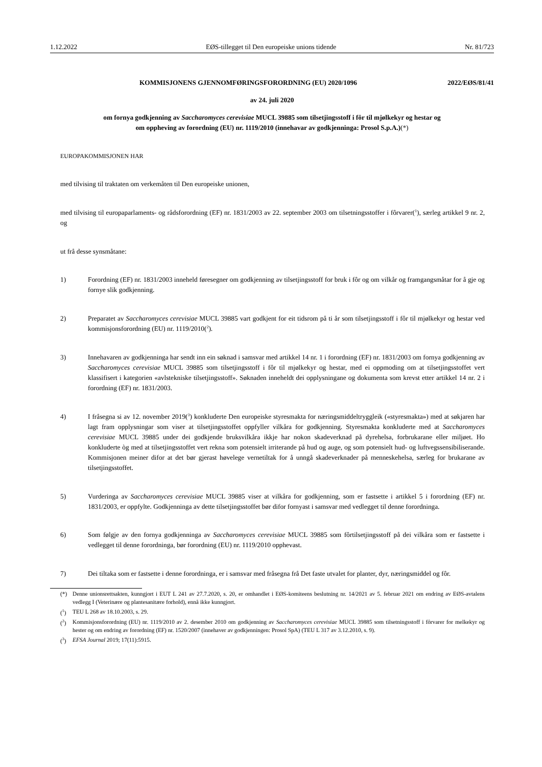1.12.2022 EØS-tillegget til Den europeiske unions tidende Nr. 81/723
KOMMISJONENS GJENNOMFØRINGSFORORDNING (EU) 2020/1096 2022/EØS/81/41
av 24. juli 2020
om fornya godkjenning av Saccharomyces cerevisiae MUCL 39885 som tilsetjingsstoff i fôr til mjølkekyr og hestar og om oppheving av forordning (EU) nr. 1119/2010 (innehavar av godkjenninga: Prosol S.p.A.)(*)
EUROPAKOMMISJONEN HAR
med tilvising til traktaten om verkemåten til Den europeiske unionen,
med tilvising til europaparlaments- og rådsforordning (EF) nr. 1831/2003 av 22. september 2003 om tilsetningsstoffer i fôrvarer(<sup>1</sup>), særleg artikkel 9 nr. 2, og
ut frå desse synsmåtane:
1) Forordning (EF) nr. 1831/2003 inneheld føresegner om godkjenning av tilsetjingsstoff for bruk i fôr og om vilkår og framgangsmåtar for å gje og fornye slik godkjenning.
2) Preparatet av Saccharomyces cerevisiae MUCL 39885 vart godkjent for eit tidsrom på ti år som tilsetjingsstoff i fôr til mjølkekyr og hestar ved kommisjonsforordning (EU) nr. 1119/2010(<sup>2</sup>).
3) Innehavaren av godkjenninga har sendt inn ein søknad i samsvar med artikkel 14 nr. 1 i forordning (EF) nr. 1831/2003 om fornya godkjenning av Saccharomyces cerevisiae MUCL 39885 som tilsetjingsstoff i fôr til mjølkekyr og hestar, med ei oppmoding om at tilsetjingsstoffet vert klassifisert i kategorien «avlstekniske tilsetjingsstoff». Søknaden inneheldt dei opplysningane og dokumenta som krevst etter artikkel 14 nr. 2 i forordning (EF) nr. 1831/2003.
4) I fråsegna si av 12. november 2019(<sup>3</sup>) konkluderte Den europeiske styresmakta for næringsmiddeltryggleik («styresmakta») med at søkjaren har lagt fram opplysningar som viser at tilsetjingsstoffet oppfyller vilkåra for godkjenning. Styresmakta konkluderte med at Saccharomyces cerevisiae MUCL 39885 under dei godkjende bruksvilkåra ikkje har nokon skadeverknad på dyrehelsa, forbrukarane eller miljøet. Ho konkluderte òg med at tilsetjingsstoffet vert rekna som potensielt irriterande på hud og auge, og som potensielt hud- og luftvegssensibiliserande. Kommisjonen meiner difor at det bør gjerast høvelege vernetiltak for å unngå skadeverknader på menneskehelsa, særleg for brukarane av tilsetjingsstoffet.
5) Vurderinga av Saccharomyces cerevisiae MUCL 39885 viser at vilkåra for godkjenning, som er fastsette i artikkel 5 i forordning (EF) nr. 1831/2003, er oppfylte. Godkjenninga av dette tilsetjingsstoffet bør difor fornyast i samsvar med vedlegget til denne forordninga.
6) Som følgje av den fornya godkjenninga av Saccharomyces cerevisiae MUCL 39885 som fôrtilsetjingsstoff på dei vilkåra som er fastsette i vedlegget til denne forordninga, bør forordning (EU) nr. 1119/2010 opphevast.
7) Dei tiltaka som er fastsette i denne forordninga, er i samsvar med fråsegna frå Det faste utvalet for planter, dyr, næringsmiddel og fôr.
(*) Denne unionsrettsakten, kunngjort i EUT L 241 av 27.7.2020, s. 20, er omhandlet i EØS-komiteens beslutning nr. 14/2021 av 5. februar 2021 om endring av EØS-avtalens vedlegg I (Veterinære og plantesanitære forhold), ennå ikke kunngjort.
(<sup>1</sup>) TEU L 268 av 18.10.2003, s. 29.
(<sup>2</sup>) Kommisjonsforordning (EU) nr. 1119/2010 av 2. desember 2010 om godkjenning av Saccharomyces cerevisiae MUCL 39885 som tilsetningsstoff i fôrvarer for melkekyr og hester og om endring av forordning (EF) nr. 1520/2007 (innehaver av godkjenningen: Prosol SpA) (TEU L 317 av 3.12.2010, s. 9).
(<sup>3</sup>) EFSA Journal 2019; 17(11):5915.